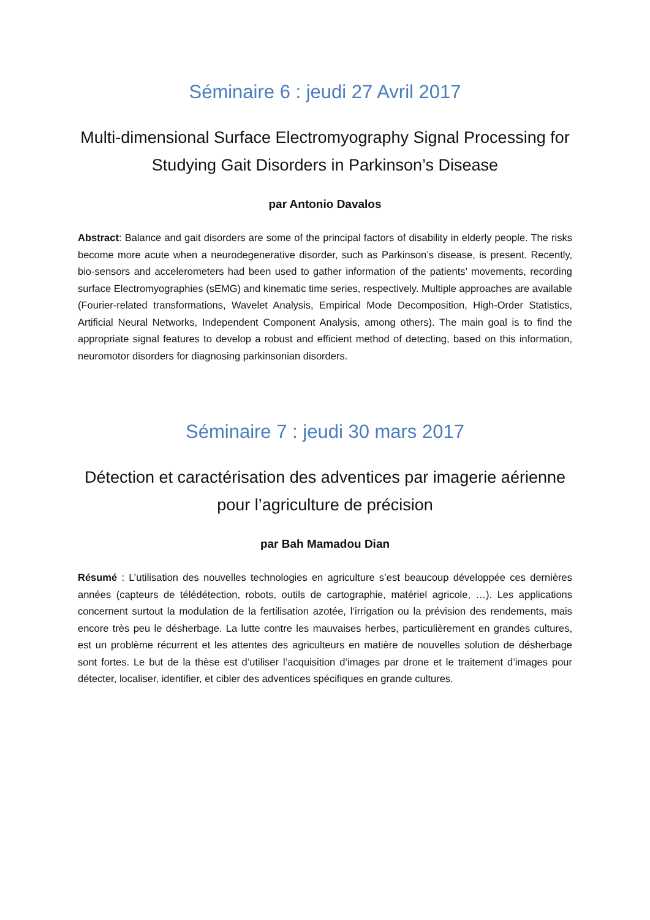Séminaire 6 : jeudi 27 Avril 2017
Multi-dimensional Surface Electromyography Signal Processing for Studying Gait Disorders in Parkinson’s Disease
par Antonio Davalos
Abstract: Balance and gait disorders are some of the principal factors of disability in elderly people. The risks become more acute when a neurodegenerative disorder, such as Parkinson’s disease, is present. Recently, bio-sensors and accelerometers had been used to gather information of the patients’ movements, recording surface Electromyographies (sEMG) and kinematic time series, respectively. Multiple approaches are available (Fourier-related transformations, Wavelet Analysis, Empirical Mode Decomposition, High-Order Statistics, Artificial Neural Networks, Independent Component Analysis, among others). The main goal is to find the appropriate signal features to develop a robust and efficient method of detecting, based on this information, neuromotor disorders for diagnosing parkinsonian disorders.
Séminaire 7 : jeudi 30 mars 2017
Détection et caractérisation des adventices par imagerie aérienne pour l’agriculture de précision
par Bah Mamadou Dian
Résumé : L’utilisation des nouvelles technologies en agriculture s’est beaucoup développée ces dernières années (capteurs de télédétection, robots, outils de cartographie, matériel agricole, …). Les applications concernent surtout la modulation de la fertilisation azotée, l’irrigation ou la prévision des rendements, mais encore très peu le désherbage. La lutte contre les mauvaises herbes, particulièrement en grandes cultures, est un problème récurrent et les attentes des agriculteurs en matière de nouvelles solution de désherbage sont fortes. Le but de la thèse est d’utiliser l’acquisition d’images par drone et le traitement d’images pour détecter, localiser, identifier, et cibler des adventices spécifiques en grande cultures.